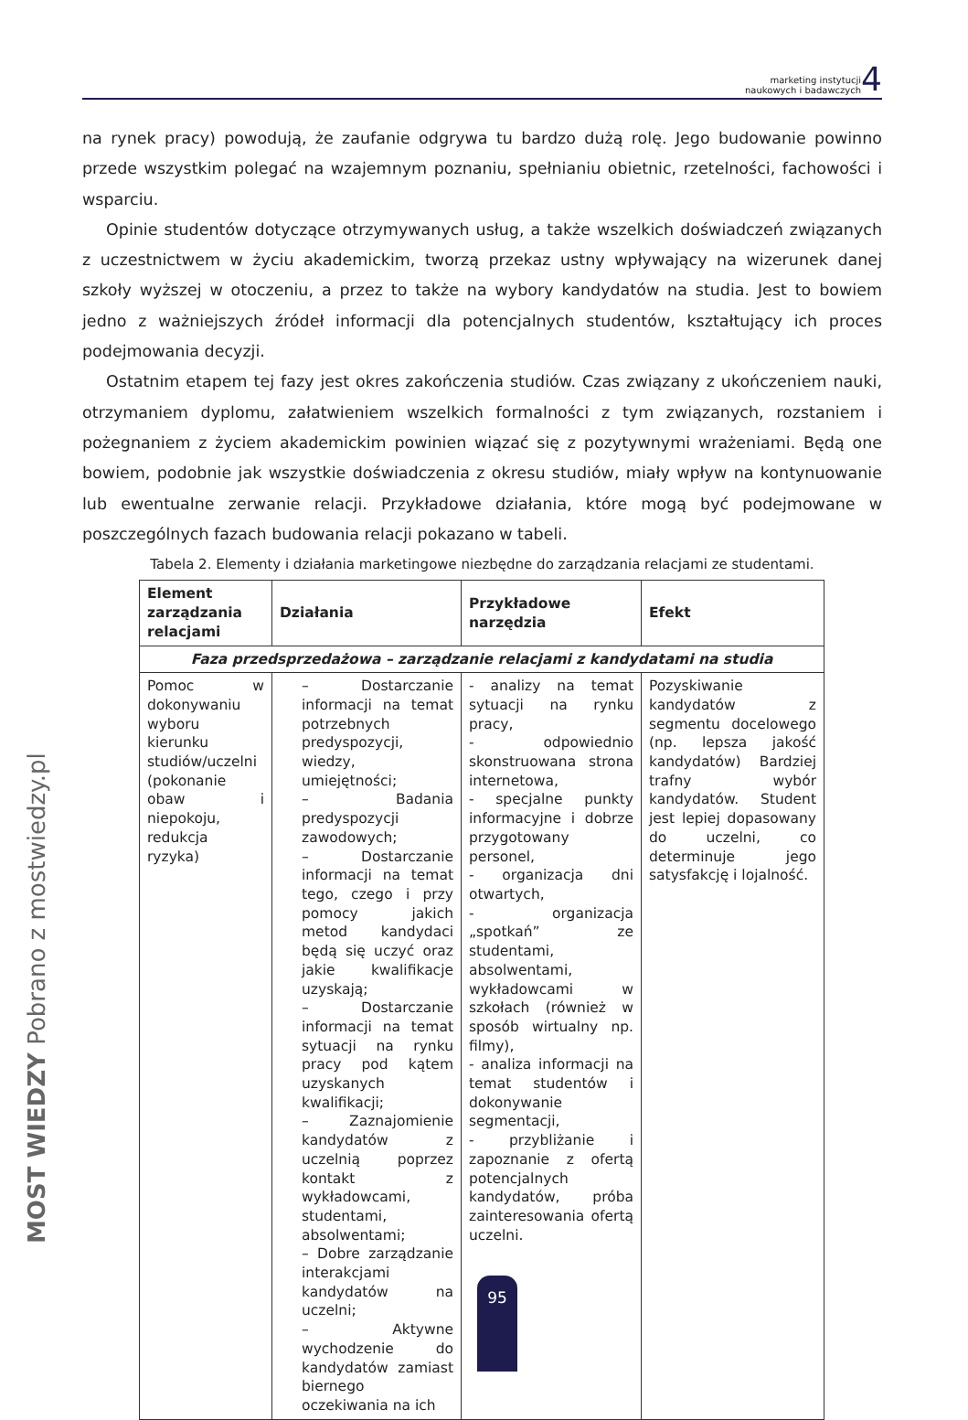marketing instytucji
naukowych i badawczych 4
na rynek pracy) powodują, że zaufanie odgrywa tu bardzo dużą rolę. Jego budowanie powinno przede wszystkim polegać na wzajemnym poznaniu, spełnianiu obietnic, rzetelności, fachowości i wsparciu.
Opinie studentów dotyczące otrzymywanych usług, a także wszelkich doświadczeń związanych z uczestnictwem w życiu akademickim, tworzą przekaz ustny wpływający na wizerunek danej szkoły wyższej w otoczeniu, a przez to także na wybory kandydatów na studia. Jest to bowiem jedno z ważniejszych źródeł informacji dla potencjalnych studentów, kształtujący ich proces podejmowania decyzji.
Ostatnim etapem tej fazy jest okres zakończenia studiów. Czas związany z ukończeniem nauki, otrzymaniem dyplomu, załatwieniem wszelkich formalności z tym związanych, rozstaniem i pożegnaniem z życiem akademickim powinien wiązać się z pozytywnymi wrażeniami. Będą one bowiem, podobnie jak wszystkie doświadczenia z okresu studiów, miały wpływ na kontynuowanie lub ewentualne zerwanie relacji. Przykładowe działania, które mogą być podejmowane w poszczególnych fazach budowania relacji pokazano w tabeli.
Tabela 2. Elementy i działania marketingowe niezbędne do zarządzania relacjami ze studentami.
| Element zarządzania relacjami | Działania | Przykładowe narzędzia | Efekt |
| --- | --- | --- | --- |
| Faza przedsprzedażowa – zarządzanie relacjami z kandydatami na studia | | | |
| Pomoc w dokonywaniu wyboru kierunku studiów/uczelni (pokonanie obaw i niepokoju, redukcja ryzyka) | – Dostarczanie informacji na temat potrzebnych predyspozycji, wiedzy, umiejętności; – Badania predyspozycji zawodowych; – Dostarczanie informacji na temat tego, czego i przy pomocy jakich metod kandydaci będą się uczyć oraz jakie kwalifikacje uzyskają; – Dostarczanie informacji na temat sytuacji na rynku pracy pod kątem uzyskanych kwalifikacji; – Zaznajomienie kandydatów z uczelnią poprzez kontakt z wykładowcami, studentami, absolwentami; – Dobre zarządzanie interakcjami kandydatów na uczelni; – Aktywne wychodzenie do kandydatów zamiast biernego oczekiwania na ich | - analizy na temat sytuacji na rynku pracy, - odpowiednio skonstruowana strona internetowa, - specjalne punkty informacyjne i dobrze przygotowany personel, - organizacja dni otwartych, - organizacja „spotkań” ze studentami, absolwentami, wykładowcami w szkołach (również w sposób wirtualny np. filmy), - analiza informacji na temat studentów i dokonywanie segmentacji, - przybliżanie i zapoznanie z ofertą potencjalnych kandydatów, próba zainteresowania ofertą uczelni. | Pozyskiwanie kandydatów z segmentu docelowego (np. lepsza jakość kandydatów) Bardziej trafny wybór kandydatów. Student jest lepiej dopasowany do uczelni, co determinuje jego satysfakcję i lojalność. |
MOST WIEDZY Pobrano z mostwiedzy.pl
95